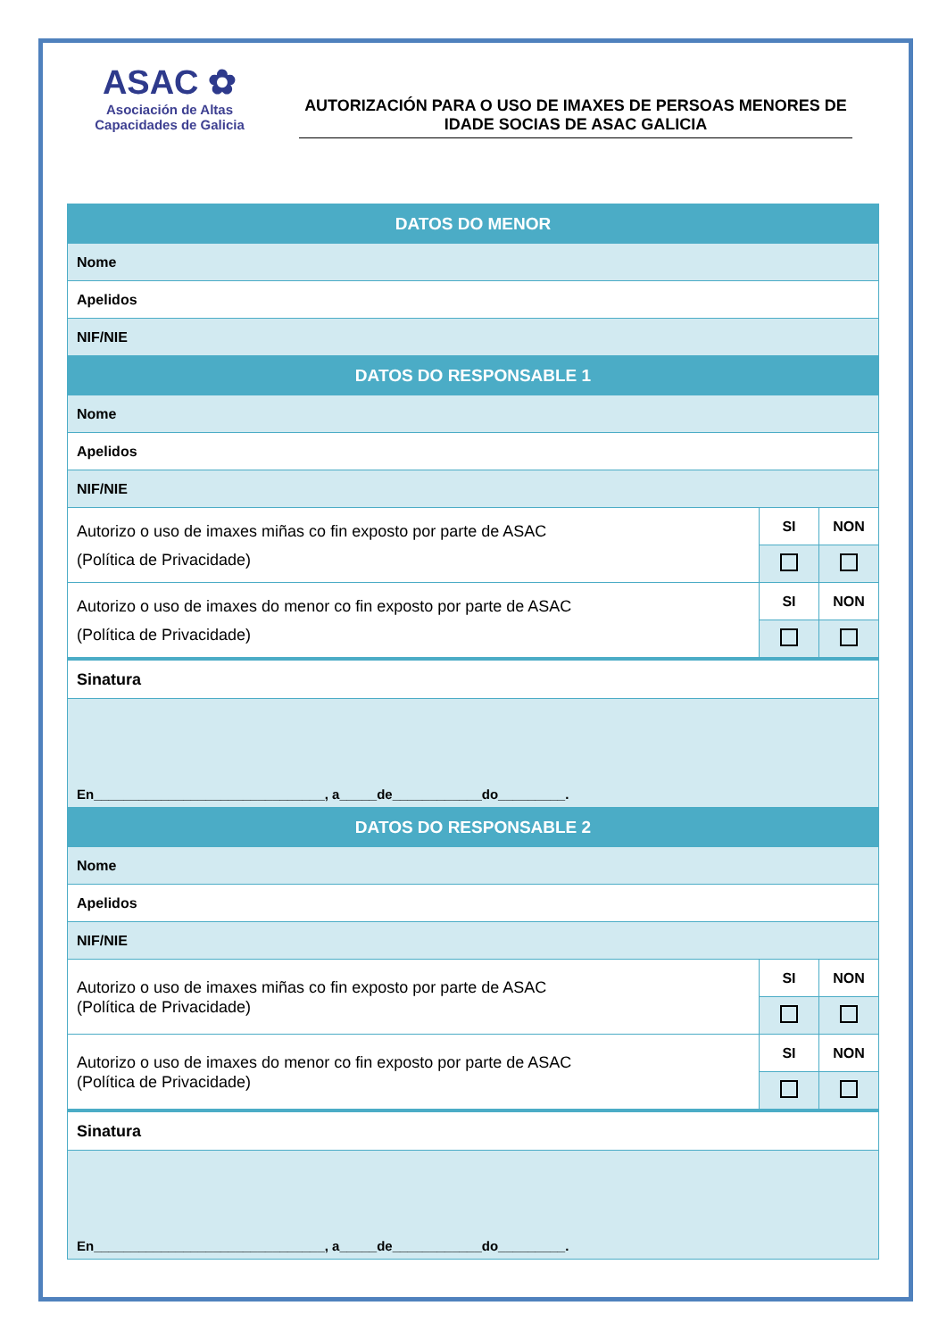ASAC ✿
Asociación de Altas
Capacidades de Galicia
AUTORIZACIÓN PARA O USO DE IMAXES DE PERSOAS MENORES DE IDADE SOCIAS DE ASAC GALICIA
| DATOS DO MENOR | | |
| Nome | | |
| Apelidos | | |
| NIF/NIE | | |
| DATOS DO RESPONSABLE 1 | | |
| Nome | | |
| Apelidos | | |
| NIF/NIE | | |
| Autorizo o uso de imaxes miñas co fin exposto por parte de ASAC (Política de Privacidade) | SI | NON |
| Autorizo o uso de imaxes do menor co fin exposto por parte de ASAC (Política de Privacidade) | SI | NON |
| Sinatura | | |
| En_______________________________, a_____de____________do_________. | | |
| DATOS DO RESPONSABLE 2 | | |
| Nome | | |
| Apelidos | | |
| NIF/NIE | | |
| Autorizo o uso de imaxes miñas co fin exposto por parte de ASAC (Política de Privacidade) | SI | NON |
| Autorizo o uso de imaxes do menor co fin exposto por parte de ASAC (Política de Privacidade) | SI | NON |
| Sinatura | | |
| En_______________________________, a_____de____________do_________. | | |